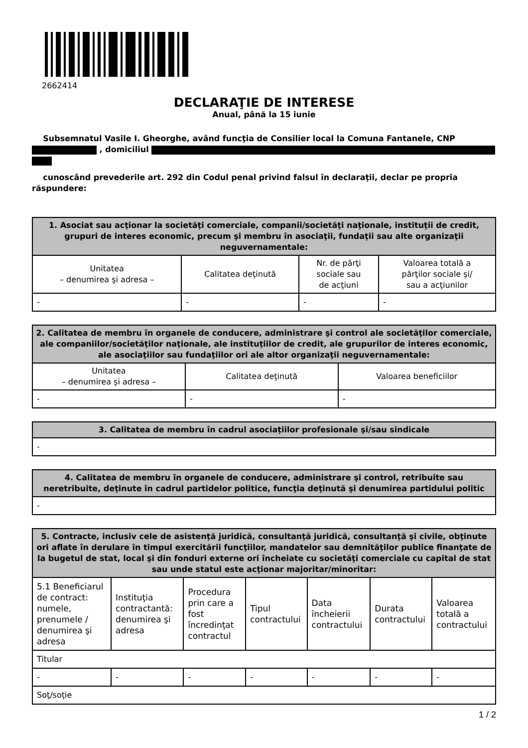2662414
DECLARAŢIE DE INTERESE
Anual, până la 15 iunie
Subsemnatul Vasile I. Gheorghe, având funcţia de Consilier local la Comuna Fantanele, CNP , domiciliul
cunoscând prevederile art. 292 din Codul penal privind falsul în declaraţii, declar pe propria răspundere:
| 1. Asociat sau acţionar la societăţi comerciale, companii/societăţi naţionale, instituţii de credit, grupuri de interes economic, precum şi membru în asociaţii, fundaţii sau alte organizaţii neguvernamentale: | | | |
| --- | --- | --- | --- |
| Unitatea – denumirea şi adresa – | Calitatea deţinută | Nr. de părţi sociale sau de acţiuni | Valoarea totală a părţilor sociale şi/ sau a acţiunilor |
| - | - | - | - |
| 2. Calitatea de membru în organele de conducere, administrare şi control ale societăţilor comerciale, ale companiilor/societăţilor naţionale, ale instituţiilor de credit, ale grupurilor de interes economic, ale asociaţiilor sau fundaţiilor ori ale altor organizaţii neguvernamentale: | | |
| --- | --- | --- |
| Unitatea – denumirea şi adresa – | Calitatea deţinută | Valoarea beneficiilor |
| - | - | - |
| 3. Calitatea de membru în cadrul asociaţiilor profesionale şi/sau sindicale |
| --- |
| - |
| 4. Calitatea de membru în organele de conducere, administrare şi control, retribuite sau neretribuite, deţinute în cadrul partidelor politice, funcţia deţinută şi denumirea partidului politic |
| --- |
| - |
| 5. Contracte, inclusiv cele de asistenţă juridică, consultanţă juridică, consultanţă şi civile, obţinute ori aflate în derulare în timpul exercitării funcţiilor, mandatelor sau demnităţilor publice finanţate de la bugetul de stat, local şi din fonduri externe ori încheiate cu societăţi comerciale cu capital de stat sau unde statul este acţionar majoritar/minoritar: | | | | | | |
| --- | --- | --- | --- | --- | --- | --- |
| 5.1 Beneficiarul de contract: numele, prenumele / denumirea şi adresa | Instituţia contractantă: denumirea şi adresa | Procedura prin care a fost încredinţat contractul | Tipul contractului | Data încheierii contractului | Durata contractului | Valoarea totală a contractului |
| Titular | | | | | | |
| - | - | - | - | - | - | - |
| Soţ/soţie | | | | | | |
1 / 2